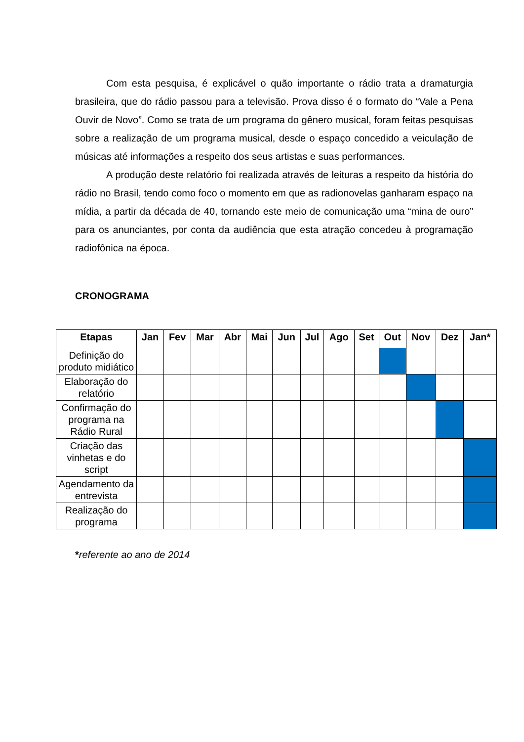Com esta pesquisa, é explicável o quão importante o rádio trata a dramaturgia brasileira, que do rádio passou para a televisão. Prova disso é o formato do “Vale a Pena Ouvir de Novo”. Como se trata de um programa do gênero musical, foram feitas pesquisas sobre a realização de um programa musical, desde o espaço concedido a veiculação de músicas até informações a respeito dos seus artistas e suas performances.
A produção deste relatório foi realizada através de leituras a respeito da história do rádio no Brasil, tendo como foco o momento em que as radionovelas ganharam espaço na mídia, a partir da década de 40, tornando este meio de comunicação uma “mina de ouro” para os anunciantes, por conta da audiência que esta atração concedeu à programação radiofônica na época.
CRONOGRAMA
| Etapas | Jan | Fev | Mar | Abr | Mai | Jun | Jul | Ago | Set | Out | Nov | Dez | Jan* |
| --- | --- | --- | --- | --- | --- | --- | --- | --- | --- | --- | --- | --- | --- |
| Definição do produto midiático | | | | | | | | | | | | | |
| Elaboração do relatório | | | | | | | | | | | | | |
| Confirmação do programa na Rádio Rural | | | | | | | | | | | | | |
| Criação das vinhetas e do script | | | | | | | | | | | | | |
| Agendamento da entrevista | | | | | | | | | | | | | |
| Realização do programa | | | | | | | | | | | | | |
*referente ao ano de 2014